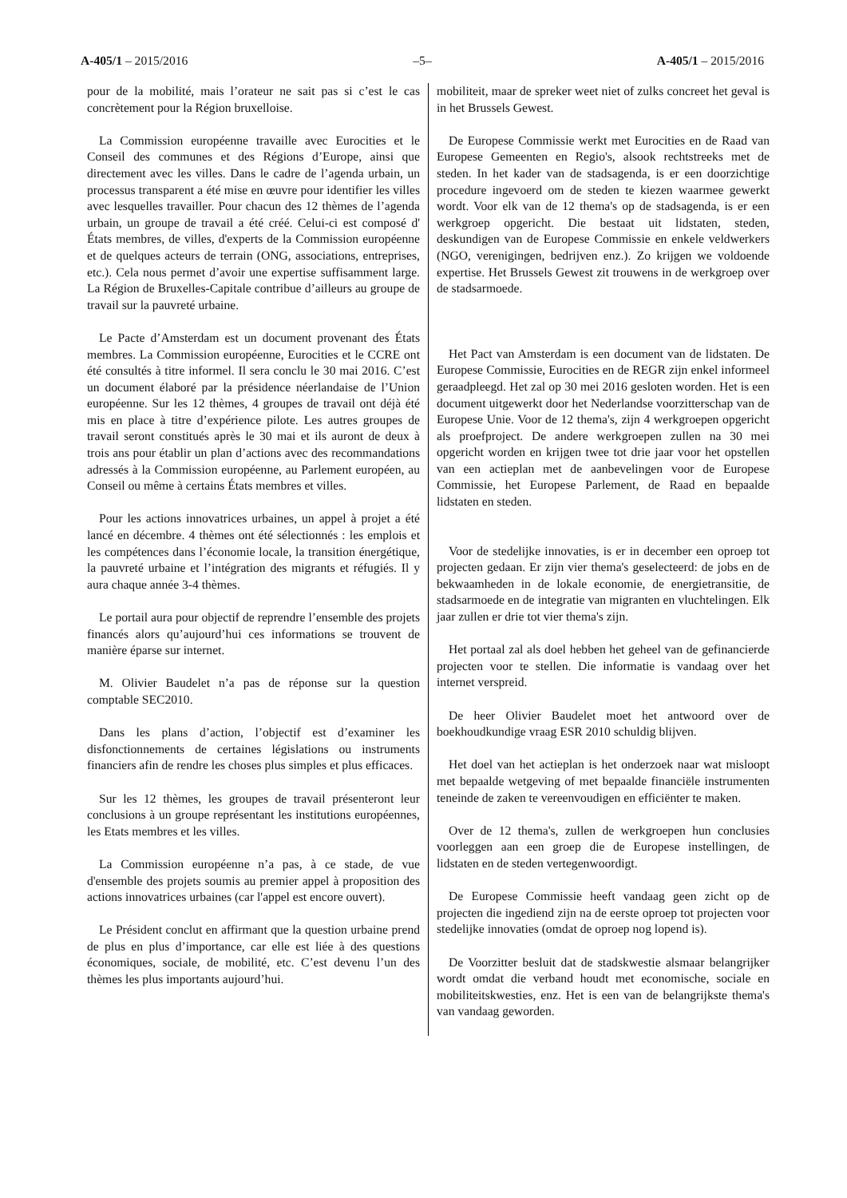A-405/1 – 2015/2016 –5– A-405/1 – 2015/2016
pour de la mobilité, mais l’orateur ne sait pas si c’est le cas concrètement pour la Région bruxelloise.
La Commission européenne travaille avec Eurocities et le Conseil des communes et des Régions d’Europe, ainsi que directement avec les villes. Dans le cadre de l’agenda urbain, un processus transparent a été mise en œuvre pour identifier les villes avec lesquelles travailler. Pour chacun des 12 thèmes de l’agenda urbain, un groupe de travail a été créé. Celui-ci est composé d' États membres, de villes, d'experts de la Commission européenne et de quelques acteurs de terrain (ONG, associations, entreprises, etc.). Cela nous permet d’avoir une expertise suffisamment large. La Région de Bruxelles-Capitale contribue d’ailleurs au groupe de travail sur la pauvreté urbaine.
Le Pacte d’Amsterdam est un document provenant des États membres. La Commission européenne, Eurocities et le CCRE ont été consultés à titre informel. Il sera conclu le 30 mai 2016. C’est un document élaboré par la présidence néerlandaise de l’Union européenne. Sur les 12 thèmes, 4 groupes de travail ont déjà été mis en place à titre d’expérience pilote. Les autres groupes de travail seront constitués après le 30 mai et ils auront de deux à trois ans pour établir un plan d’actions avec des recommandations adressés à la Commission européenne, au Parlement européen, au Conseil ou même à certains États membres et villes.
Pour les actions innovatrices urbaines, un appel à projet a été lancé en décembre. 4 thèmes ont été sélectionnés : les emplois et les compétences dans l’économie locale, la transition énergétique, la pauvreté urbaine et l’intégration des migrants et réfugiés. Il y aura chaque année 3-4 thèmes.
Le portail aura pour objectif de reprendre l’ensemble des projets financés alors qu’aujourd’hui ces informations se trouvent de manière éparse sur internet.
M. Olivier Baudelet n’a pas de réponse sur la question comptable SEC2010.
Dans les plans d’action, l’objectif est d’examiner les disfonctionnements de certaines législations ou instruments financiers afin de rendre les choses plus simples et plus efficaces.
Sur les 12 thèmes, les groupes de travail présenteront leur conclusions à un groupe représentant les institutions européennes, les Etats membres et les villes.
La Commission européenne n’a pas, à ce stade, de vue d'ensemble des projets soumis au premier appel à proposition des actions innovatrices urbaines (car l'appel est encore ouvert).
Le Président conclut en affirmant que la question urbaine prend de plus en plus d’importance, car elle est liée à des questions économiques, sociale, de mobilité, etc. C’est devenu l’un des thèmes les plus importants aujourd’hui.
mobiliteit, maar de spreker weet niet of zulks concreet het geval is in het Brussels Gewest.
De Europese Commissie werkt met Eurocities en de Raad van Europese Gemeenten en Regio's, alsook rechtstreeks met de steden. In het kader van de stadsagenda, is er een doorzichtige procedure ingevoerd om de steden te kiezen waarmee gewerkt wordt. Voor elk van de 12 thema's op de stadsagenda, is er een werkgroep opgericht. Die bestaat uit lidstaten, steden, deskundigen van de Europese Commissie en enkele veldwerkers (NGO, verenigingen, bedrijven enz.). Zo krijgen we voldoende expertise. Het Brussels Gewest zit trouwens in de werkgroep over de stadsarmoede.
Het Pact van Amsterdam is een document van de lidstaten. De Europese Commissie, Eurocities en de REGR zijn enkel informeel geraadpleegd. Het zal op 30 mei 2016 gesloten worden. Het is een document uitgewerkt door het Nederlandse voorzitterschap van de Europese Unie. Voor de 12 thema's, zijn 4 werkgroepen opgericht als proefproject. De andere werkgroepen zullen na 30 mei opgericht worden en krijgen twee tot drie jaar voor het opstellen van een actieplan met de aanbevelingen voor de Europese Commissie, het Europese Parlement, de Raad en bepaalde lidstaten en steden.
Voor de stedelijke innovaties, is er in december een oproep tot projecten gedaan. Er zijn vier thema's geselecteerd: de jobs en de bekwaamheden in de lokale economie, de energietransitie, de stadsarmoede en de integratie van migranten en vluchtelingen. Elk jaar zullen er drie tot vier thema's zijn.
Het portaal zal als doel hebben het geheel van de gefinancierde projecten voor te stellen. Die informatie is vandaag over het internet verspreid.
De heer Olivier Baudelet moet het antwoord over de boekhoudkundige vraag ESR 2010 schuldig blijven.
Het doel van het actieplan is het onderzoek naar wat misloopt met bepaalde wetgeving of met bepaalde financiële instrumenten teneinde de zaken te vereenvoudigen en efficiënter te maken.
Over de 12 thema's, zullen de werkgroepen hun conclusies voorleggen aan een groep die de Europese instellingen, de lidstaten en de steden vertegenwoordigt.
De Europese Commissie heeft vandaag geen zicht op de projecten die ingediend zijn na de eerste oproep tot projecten voor stedelijke innovaties (omdat de oproep nog lopend is).
De Voorzitter besluit dat de stadskwestie alsmaar belangrijker wordt omdat die verband houdt met economische, sociale en mobiliteitskwesties, enz. Het is een van de belangrijkste thema's van vandaag geworden.